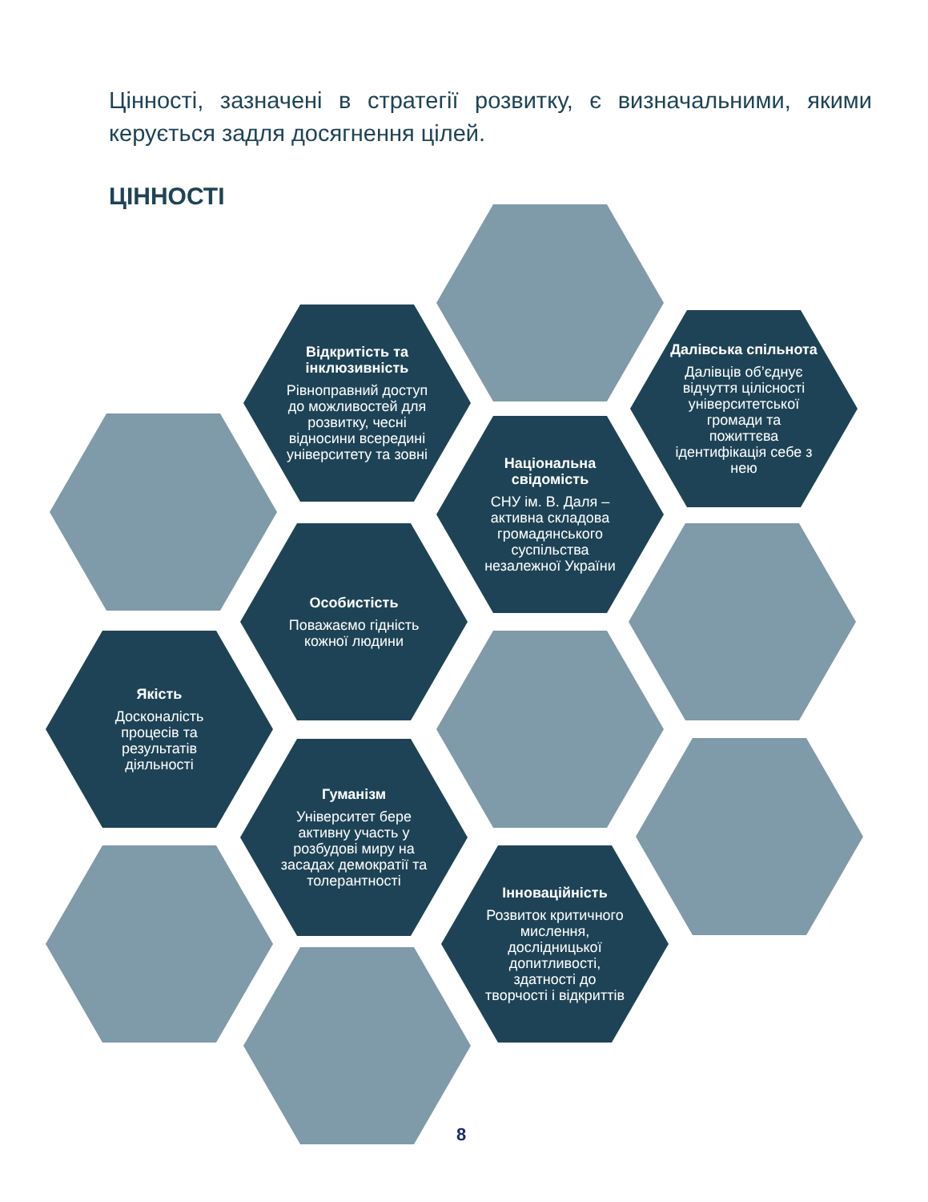Цінності, зазначені в стратегії розвитку, є визначальними, якими керується задля досягнення цілей.
ЦІННОСТІ
Відкритість та інклюзивність
Рівноправний доступ до можливостей для розвитку, чесні відносини всередині університету та зовні
Далівська спільнота
Далівців об’єднує відчуття цілісності університетської громади та пожиттєва ідентифікація себе з нею
Національна свідомість
СНУ ім. В. Даля – активна складова громадянського суспільства незалежної України
Особистість
Поважаємо гідність кожної людини
Якість
Досконалість процесів та результатів діяльності
Гуманізм
Університет бере активну участь у розбудові миру на засадах демократії та толерантності
Інноваційність
Розвиток критичного мислення, дослідницької допитливості, здатності до творчості і відкриттів
8